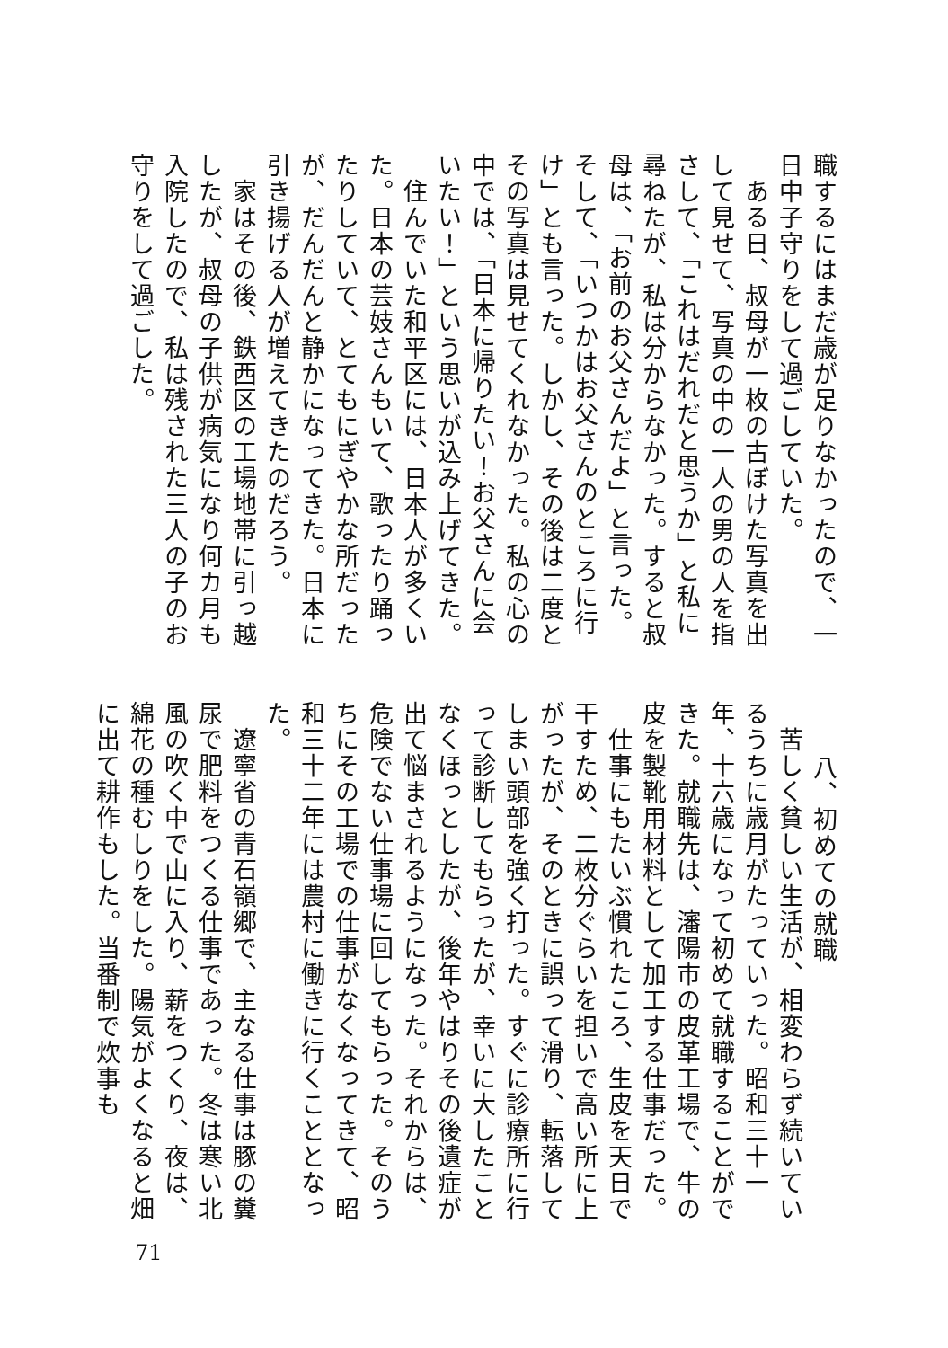職するにはまだ歳が足りなかったので、一日中子守りをして過ごしていた。
　ある日、叔母が一枚の古ぼけた写真を出して見せて、写真の中の一人の男の人を指さして、「これはだれだと思うか」と私に尋ねたが、私は分からなかった。すると叔母は、「お前のお父さんだよ」と言った。そして、「いつかはお父さんのところに行け」とも言った。しかし、その後は二度とその写真は見せてくれなかった。私の心の中では、「日本に帰りたい！お父さんに会いたい！」という思いが込み上げてきた。
　住んでいた和平区には、日本人が多くいた。日本の芸妓さんもいて、歌ったり踊ったりしていて、とてもにぎやかな所だったが、だんだんと静かになってきた。日本に引き揚げる人が増えてきたのだろう。
　家はその後、鉄西区の工場地帯に引っ越したが、叔母の子供が病気になり何カ月も入院したので、私は残された三人の子のお守りをして過ごした。
八、初めての就職
　苦しく貧しい生活が、相変わらず続いているうちに歳月がたっていった。昭和三十一年、十六歳になって初めて就職することができた。就職先は、瀋陽市の皮革工場で、牛の皮を製靴用材料として加工する仕事だった。
　仕事にもたいぶ慣れたころ、生皮を天日で干すため、二枚分ぐらいを担いで高い所に上がったが、そのときに誤って滑り、転落してしまい頭部を強く打った。すぐに診療所に行って診断してもらったが、幸いに大したことなくほっとしたが、後年やはりその後遺症が出て悩まされるようになった。それからは、危険でない仕事場に回してもらった。そのうちにその工場での仕事がなくなってきて、昭和三十二年には農村に働きに行くこととなった。
　遼寧省の青石嶺郷で、主なる仕事は豚の糞尿で肥料をつくる仕事であった。冬は寒い北風の吹く中で山に入り、薪をつくり、夜は、綿花の種むしりをした。陽気がよくなると畑に出て耕作もした。当番制で炊事も
71